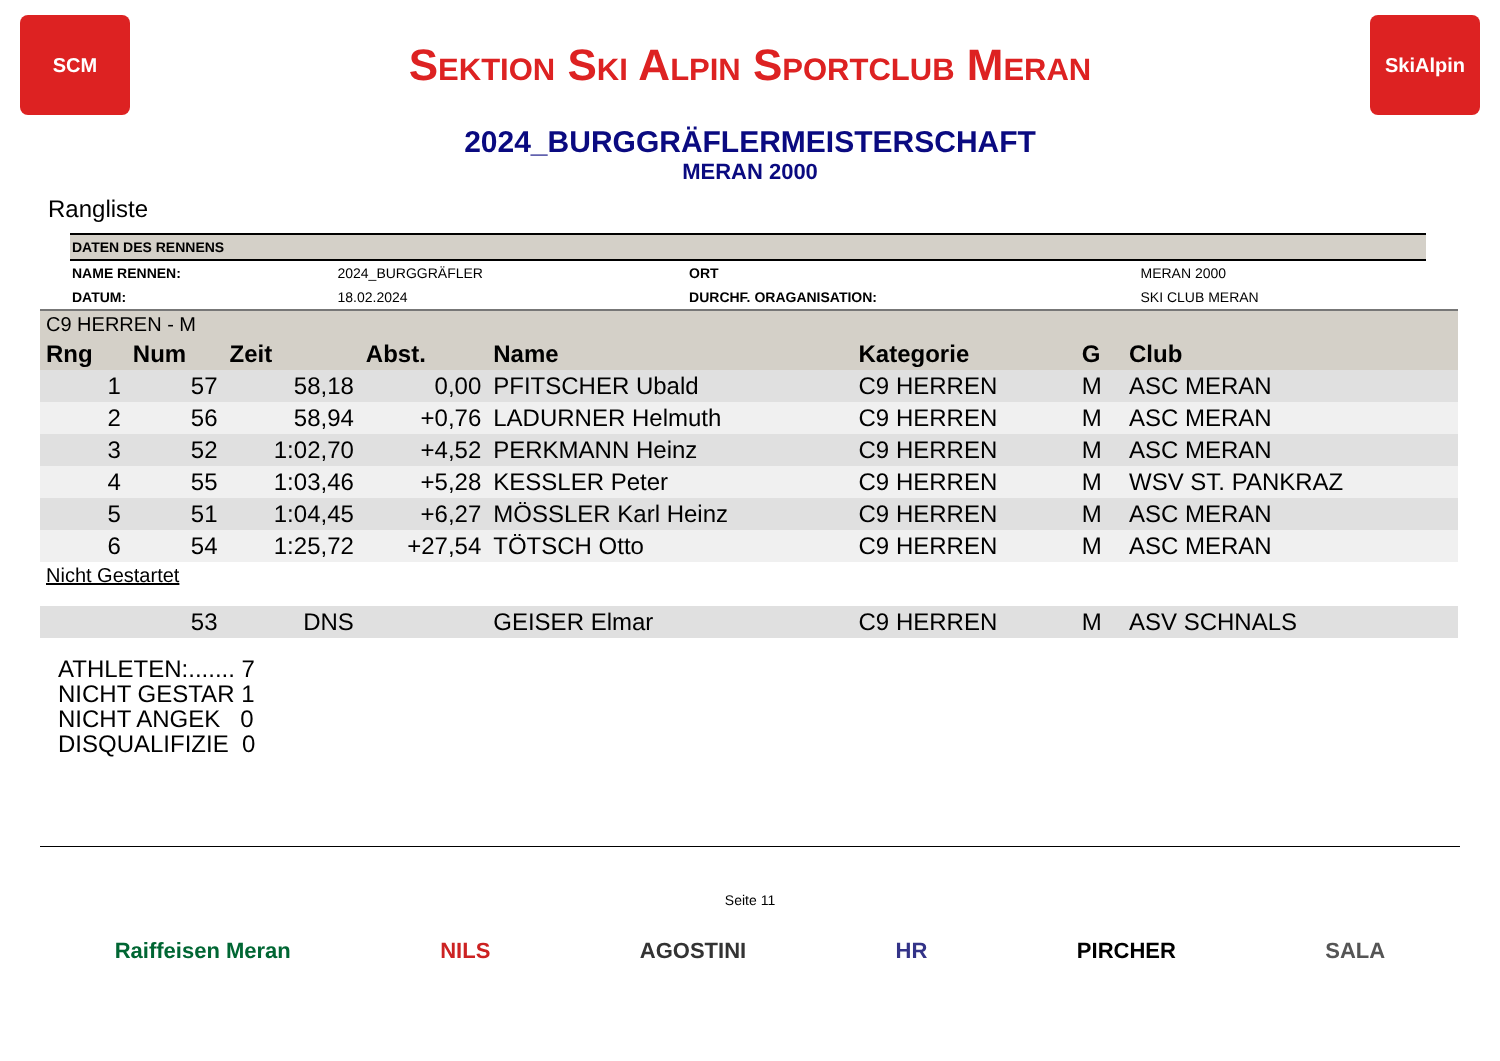SCM
Sektion Ski Alpin Sportclub Meran
SkiAlpin
2024_BURGGRÄFLERMEISTERSCHAFT
MERAN 2000
Rangliste
| DATEN DES RENNENS | | | |
| NAME RENNEN: | 2024_BURGGRÄFLER | ORT | MERAN 2000 |
| DATUM: | 18.02.2024 | DURCHF. ORAGANISATION: | SKI CLUB MERAN |
| C9 HERREN - M | | | | | | | |
| Rng | Num | Zeit | Abst. | Name | Kategorie | G | Club |
| 1 | 57 | 58,18 | 0,00 | PFITSCHER Ubald | C9 HERREN | M | ASC MERAN |
| 2 | 56 | 58,94 | +0,76 | LADURNER Helmuth | C9 HERREN | M | ASC MERAN |
| 3 | 52 | 1:02,70 | +4,52 | PERKMANN Heinz | C9 HERREN | M | ASC MERAN |
| 4 | 55 | 1:03,46 | +5,28 | KESSLER Peter | C9 HERREN | M | WSV ST. PANKRAZ |
| 5 | 51 | 1:04,45 | +6,27 | MÖSSLER Karl Heinz | C9 HERREN | M | ASC MERAN |
| 6 | 54 | 1:25,72 | +27,54 | TÖTSCH Otto | C9 HERREN | M | ASC MERAN |
| Nicht Gestartet | | | | | | | |
| | 53 | DNS | | GEISER Elmar | C9 HERREN | M | ASV SCHNALS |
ATHLETEN:....... 7
NICHT GESTAR 1
NICHT ANGEK 0
DISQUALIFIZIE 0
Seite 11
Raiffeisen Meran NILS AGOSTINI HR PIRCHER SALA